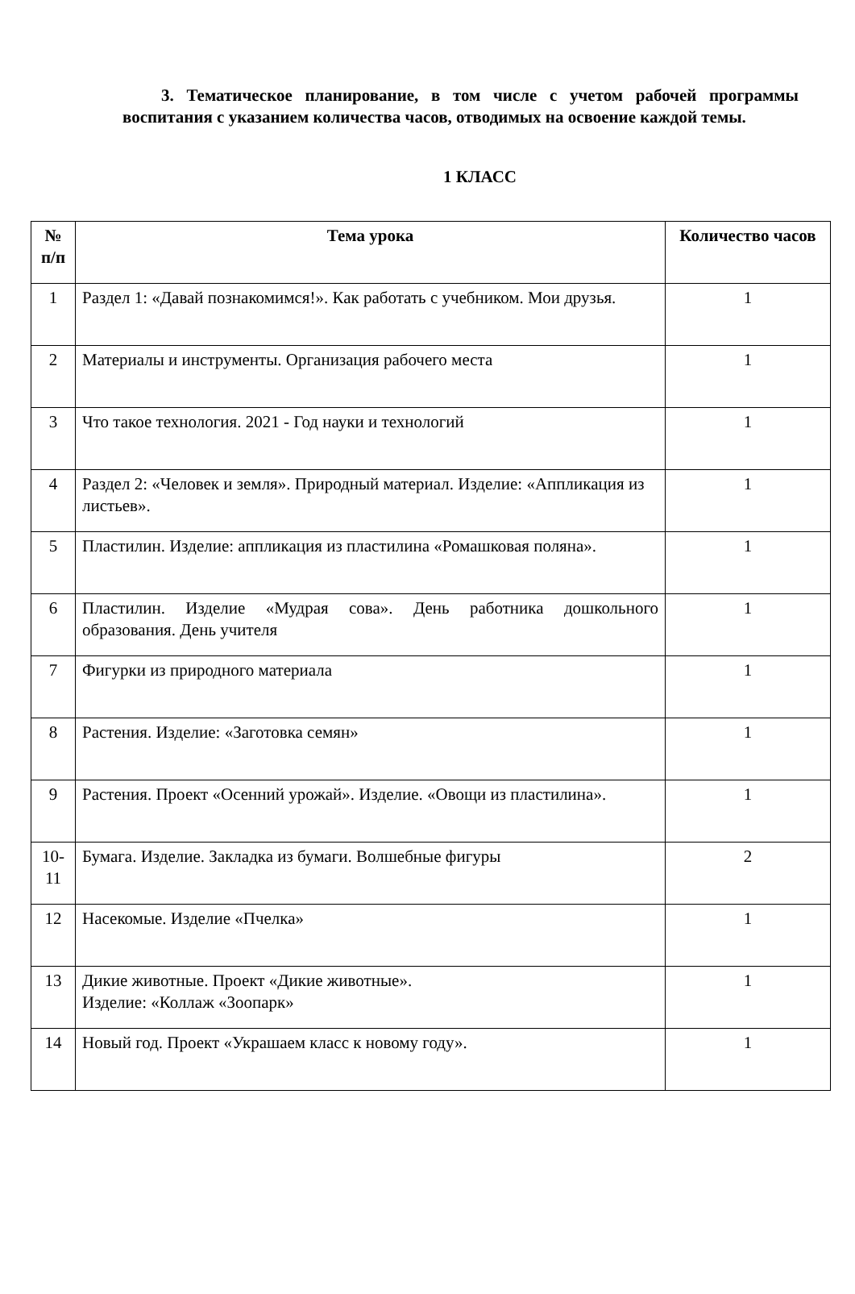3. Тематическое планирование, в том числе с учетом рабочей программы воспитания с указанием количества часов, отводимых на освоение каждой темы.
1 КЛАСС
| № п/п | Тема урока | Количество часов |
| --- | --- | --- |
| 1 | Раздел 1: «Давай познакомимся!». Как работать с учебником. Мои друзья. | 1 |
| 2 | Материалы и инструменты. Организация рабочего места | 1 |
| 3 | Что такое технология. 2021 - Год науки и технологий | 1 |
| 4 | Раздел 2: «Человек и земля». Природный материал. Изделие: «Аппликация из листьев». | 1 |
| 5 | Пластилин. Изделие: аппликация из пластилина «Ромашковая поляна». | 1 |
| 6 | Пластилин. Изделие «Мудрая сова». День работника дошкольного образования. День учителя | 1 |
| 7 | Фигурки из природного материала | 1 |
| 8 | Растения. Изделие: «Заготовка семян» | 1 |
| 9 | Растения. Проект «Осенний урожай». Изделие. «Овощи из пластилина». | 1 |
| 10-11 | Бумага. Изделие. Закладка из бумаги. Волшебные фигуры | 2 |
| 12 | Насекомые. Изделие «Пчелка» | 1 |
| 13 | Дикие животные. Проект «Дикие животные». Изделие: «Коллаж «Зоопарк» | 1 |
| 14 | Новый год. Проект «Украшаем класс к новому году». | 1 |